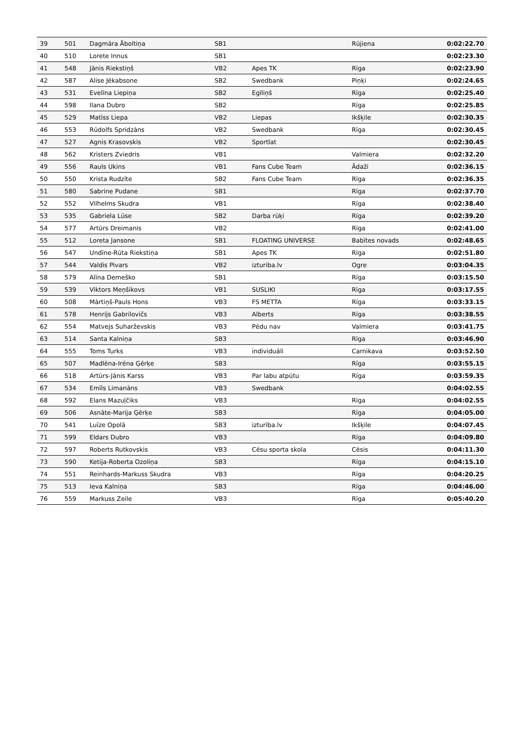| 39 | 501 | Dagmāra Āboltiņa | SB1 | | Rūjiena | 0:02:22.70 |
| 40 | 510 | Lorete Innus | SB1 | | | 0:02:23.30 |
| 41 | 548 | Jānis Riekstiņš | VB2 | Apes TK | Rīga | 0:02:23.90 |
| 42 | 587 | Alise Jēkabsone | SB2 | Swedbank | Piņķi | 0:02:24.65 |
| 43 | 531 | Evelīna Liepiņa | SB2 | Egīliņš | Rīga | 0:02:25.40 |
| 44 | 598 | Ilana Dubro | SB2 | | Rīga | 0:02:25.85 |
| 45 | 529 | Matīss Liepa | VB2 | Liepas | Ikšķile | 0:02:30.35 |
| 46 | 553 | Rūdolfs Spridzāns | VB2 | Swedbank | Rīga | 0:02:30.45 |
| 47 | 527 | Agnis Krasovskis | VB2 | Sportlat | | 0:02:30.45 |
| 48 | 562 | Kristers Zviedris | VB1 | | Valmiera | 0:02:32.20 |
| 49 | 556 | Rauls Ukins | VB1 | Fans Cube Team | Ādaži | 0:02:36.15 |
| 50 | 550 | Krista Rudzīte | SB2 | Fans Cube Team | Rīga | 0:02:36.35 |
| 51 | 580 | Sabrine Pudane | SB1 | | Rīga | 0:02:37.70 |
| 52 | 552 | Vilhelms Skudra | VB1 | | Rīga | 0:02:38.40 |
| 53 | 535 | Gabriela Lūse | SB2 | Darba rūķi | Rīga | 0:02:39.20 |
| 54 | 577 | Artūrs Dreimanis | VB2 | | Rīga | 0:02:41.00 |
| 55 | 512 | Loreta Jansone | SB1 | FLOATING UNIVERSE | Babītes novads | 0:02:48.65 |
| 56 | 547 | Undīne-Rūta Riekstiņa | SB1 | Apes TK | Rīga | 0:02:51.80 |
| 57 | 544 | Valdis Pivars | VB2 | izturiba.lv | Ogre | 0:03:04.35 |
| 58 | 579 | Alīna Demeško | SB1 | | Rīga | 0:03:15.50 |
| 59 | 539 | Viktors Meņšikovs | VB1 | SUSLIKI | Rīga | 0:03:17.55 |
| 60 | 508 | Mārtiņš-Pauls Hons | VB3 | FS METTA | Rīga | 0:03:33.15 |
| 61 | 578 | Henrijs Gabrilovičs | VB3 | Alberts | Rīga | 0:03:38.55 |
| 62 | 554 | Matvejs Suharževskis | VB3 | Pēdu nav | Valmiera | 0:03:41.75 |
| 63 | 514 | Santa Kalniņa | SB3 | | Rīga | 0:03:46.90 |
| 64 | 555 | Toms Turks | VB3 | individuāli | Carnikava | 0:03:52.50 |
| 65 | 507 | Madlēna-Irēna Ģērķe | SB3 | | Rīga | 0:03:55.15 |
| 66 | 518 | Artūrs-Jānis Karss | VB3 | Par labu atpūtu | Rīga | 0:03:59.35 |
| 67 | 534 | Emīls Limanāns | VB3 | Swedbank | | 0:04:02.55 |
| 68 | 592 | Elans Mazuļčiks | VB3 | | Rīga | 0:04:02.55 |
| 69 | 506 | Asnāte-Marija Ģērķe | SB3 | | Rīga | 0:04:05.00 |
| 70 | 541 | Luīze Opolā | SB3 | izturība.lv | Ikšķile | 0:04:07.45 |
| 71 | 599 | Eldars Dubro | VB3 | | Rīga | 0:04:09.80 |
| 72 | 597 | Roberts Rutkovskis | VB3 | Cēsu sporta skola | Cēsis | 0:04:11.30 |
| 73 | 590 | Ketija-Roberta Ozoliņa | SB3 | | Rīga | 0:04:15.10 |
| 74 | 551 | Reinhards-Markuss Skudra | VB3 | | Rīga | 0:04:20.25 |
| 75 | 513 | Ieva Kalniņa | SB3 | | Rīga | 0:04:46.00 |
| 76 | 559 | Markuss Zeile | VB3 | | Rīga | 0:05:40.20 |